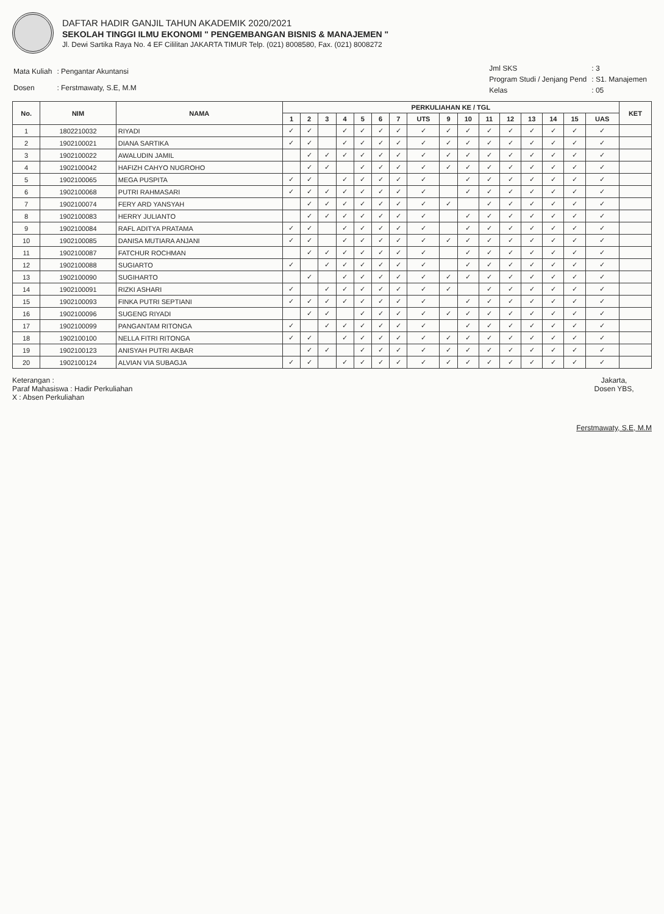DAFTAR HADIR GANJIL TAHUN AKADEMIK 2020/2021
SEKOLAH TINGGI ILMU EKONOMI " PENGEMBANGAN BISNIS & MANAJEMEN "
Jl. Dewi Sartika Raya No. 4 EF Cililitan JAKARTA TIMUR Telp. (021) 8008580, Fax. (021) 8008272
| Mata Kuliah | : Pengantar Akuntansi |
| Dosen | : Ferstmawaty, S.E, M.M |
| Jml SKS | : 3 |
| Program Studi / Jenjang Pend | : S1. Manajemen |
| Kelas | : 05 |
| No. | NIM | NAMA | PERKULIAHAN KE / TGL | | | | | | | | | | | | | | | | KET |
| --- | --- | --- | --- | --- | --- | --- | --- | --- | --- | --- | --- | --- | --- | --- | --- | --- | --- | --- | --- |
| | | | 1 | 2 | 3 | 4 | 5 | 6 | 7 | UTS | 9 | 10 | 11 | 12 | 13 | 14 | 15 | UAS | |
| 1 | 1802210032 | RIYADI | ✓ | ✓ | | ✓ | ✓ | ✓ | ✓ | ✓ | ✓ | ✓ | ✓ | ✓ | ✓ | ✓ | ✓ | ✓ | |
| 2 | 1902100021 | DIANA SARTIKA | ✓ | ✓ | | ✓ | ✓ | ✓ | ✓ | ✓ | ✓ | ✓ | ✓ | ✓ | ✓ | ✓ | ✓ | ✓ | |
| 3 | 1902100022 | AWALUDIN JAMIL | | ✓ | ✓ | ✓ | ✓ | ✓ | ✓ | ✓ | ✓ | ✓ | ✓ | ✓ | ✓ | ✓ | ✓ | ✓ | |
| 4 | 1902100042 | HAFIZH CAHYO NUGROHO | | ✓ | ✓ | | ✓ | ✓ | ✓ | ✓ | ✓ | ✓ | ✓ | ✓ | ✓ | ✓ | ✓ | ✓ | |
| 5 | 1902100065 | MEGA PUSPITA | ✓ | ✓ | | ✓ | ✓ | ✓ | ✓ | ✓ | | ✓ | ✓ | ✓ | ✓ | ✓ | ✓ | ✓ | |
| 6 | 1902100068 | PUTRI RAHMASARI | ✓ | ✓ | ✓ | ✓ | ✓ | ✓ | ✓ | ✓ | | ✓ | ✓ | ✓ | ✓ | ✓ | ✓ | ✓ | |
| 7 | 1902100074 | FERY ARD YANSYAH | | ✓ | ✓ | ✓ | ✓ | ✓ | ✓ | ✓ | ✓ | | ✓ | ✓ | ✓ | ✓ | ✓ | ✓ | |
| 8 | 1902100083 | HERRY JULIANTO | | ✓ | ✓ | ✓ | ✓ | ✓ | ✓ | ✓ | | ✓ | ✓ | ✓ | ✓ | ✓ | ✓ | ✓ | |
| 9 | 1902100084 | RAFL ADITYA PRATAMA | ✓ | ✓ | | ✓ | ✓ | ✓ | ✓ | ✓ | | ✓ | ✓ | ✓ | ✓ | ✓ | ✓ | ✓ | |
| 10 | 1902100085 | DANISA MUTIARA ANJANI | ✓ | ✓ | | ✓ | ✓ | ✓ | ✓ | ✓ | ✓ | ✓ | ✓ | ✓ | ✓ | ✓ | ✓ | ✓ | |
| 11 | 1902100087 | FATCHUR ROCHMAN | | ✓ | ✓ | ✓ | ✓ | ✓ | ✓ | ✓ | | ✓ | ✓ | ✓ | ✓ | ✓ | ✓ | ✓ | |
| 12 | 1902100088 | SUGIARTO | ✓ | | ✓ | ✓ | ✓ | ✓ | ✓ | ✓ | | ✓ | ✓ | ✓ | ✓ | ✓ | ✓ | ✓ | |
| 13 | 1902100090 | SUGIHARTO | | ✓ | | ✓ | ✓ | ✓ | ✓ | ✓ | ✓ | ✓ | ✓ | ✓ | ✓ | ✓ | ✓ | ✓ | |
| 14 | 1902100091 | RIZKI ASHARI | ✓ | | ✓ | ✓ | ✓ | ✓ | ✓ | ✓ | ✓ | | ✓ | ✓ | ✓ | ✓ | ✓ | ✓ | |
| 15 | 1902100093 | FINKA PUTRI SEPTIANI | ✓ | ✓ | ✓ | ✓ | ✓ | ✓ | ✓ | ✓ | | ✓ | ✓ | ✓ | ✓ | ✓ | ✓ | ✓ | |
| 16 | 1902100096 | SUGENG RIYADI | | ✓ | ✓ | | ✓ | ✓ | ✓ | ✓ | ✓ | ✓ | ✓ | ✓ | ✓ | ✓ | ✓ | ✓ | |
| 17 | 1902100099 | PANGANTAM RITONGA | ✓ | | ✓ | ✓ | ✓ | ✓ | ✓ | ✓ | | ✓ | ✓ | ✓ | ✓ | ✓ | ✓ | ✓ | |
| 18 | 1902100100 | NELLA FITRI RITONGA | ✓ | ✓ | | ✓ | ✓ | ✓ | ✓ | ✓ | ✓ | ✓ | ✓ | ✓ | ✓ | ✓ | ✓ | ✓ | |
| 19 | 1902100123 | ANISYAH PUTRI AKBAR | | ✓ | ✓ | | ✓ | ✓ | ✓ | ✓ | ✓ | ✓ | ✓ | ✓ | ✓ | ✓ | ✓ | ✓ | |
| 20 | 1902100124 | ALVIAN VIA SUBAGJA | ✓ | ✓ | | ✓ | ✓ | ✓ | ✓ | ✓ | ✓ | ✓ | ✓ | ✓ | ✓ | ✓ | ✓ | ✓ | |
Keterangan :
Paraf Mahasiswa : Hadir Perkuliahan
X : Absen Perkuliahan
Jakarta,
Dosen YBS,
Ferstmawaty, S.E, M.M